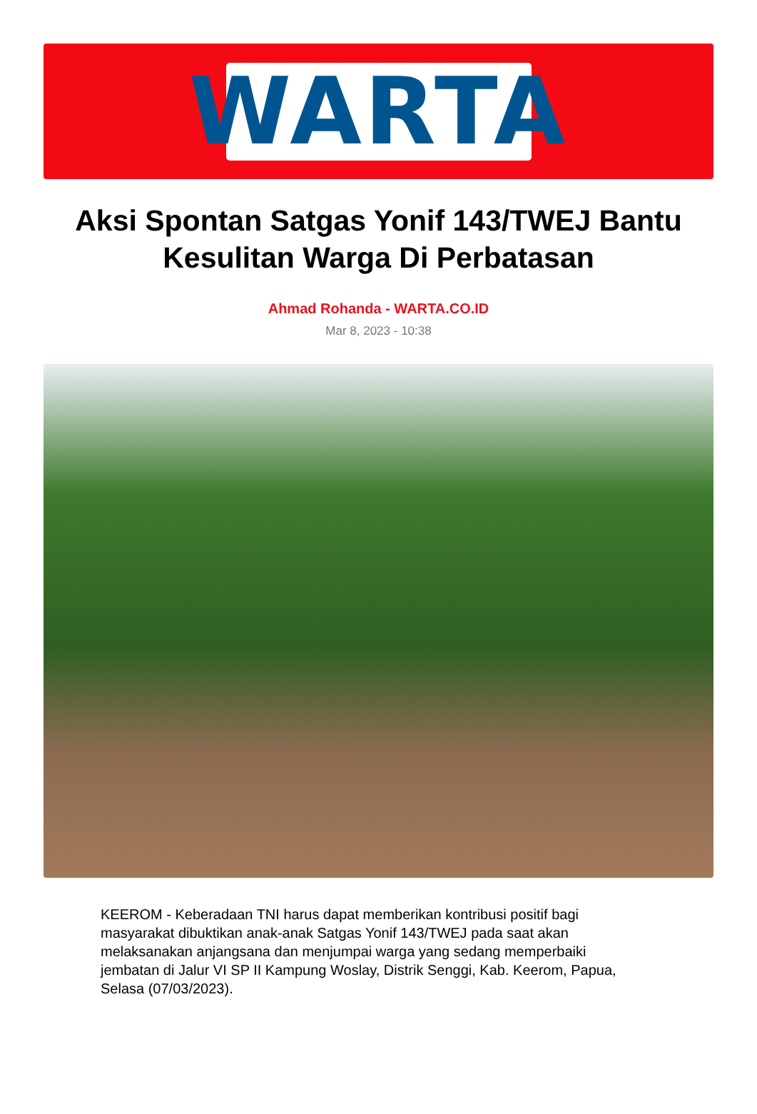WARTA
Aksi Spontan Satgas Yonif 143/TWEJ Bantu Kesulitan Warga Di Perbatasan
Ahmad Rohanda - WARTA.CO.ID
Mar 8, 2023 - 10:38
KEEROM - Keberadaan TNI harus dapat memberikan kontribusi positif bagi masyarakat dibuktikan anak-anak Satgas Yonif 143/TWEJ pada saat akan melaksanakan anjangsana dan menjumpai warga yang sedang memperbaiki jembatan di Jalur VI SP II Kampung Woslay, Distrik Senggi, Kab. Keerom, Papua, Selasa (07/03/2023).